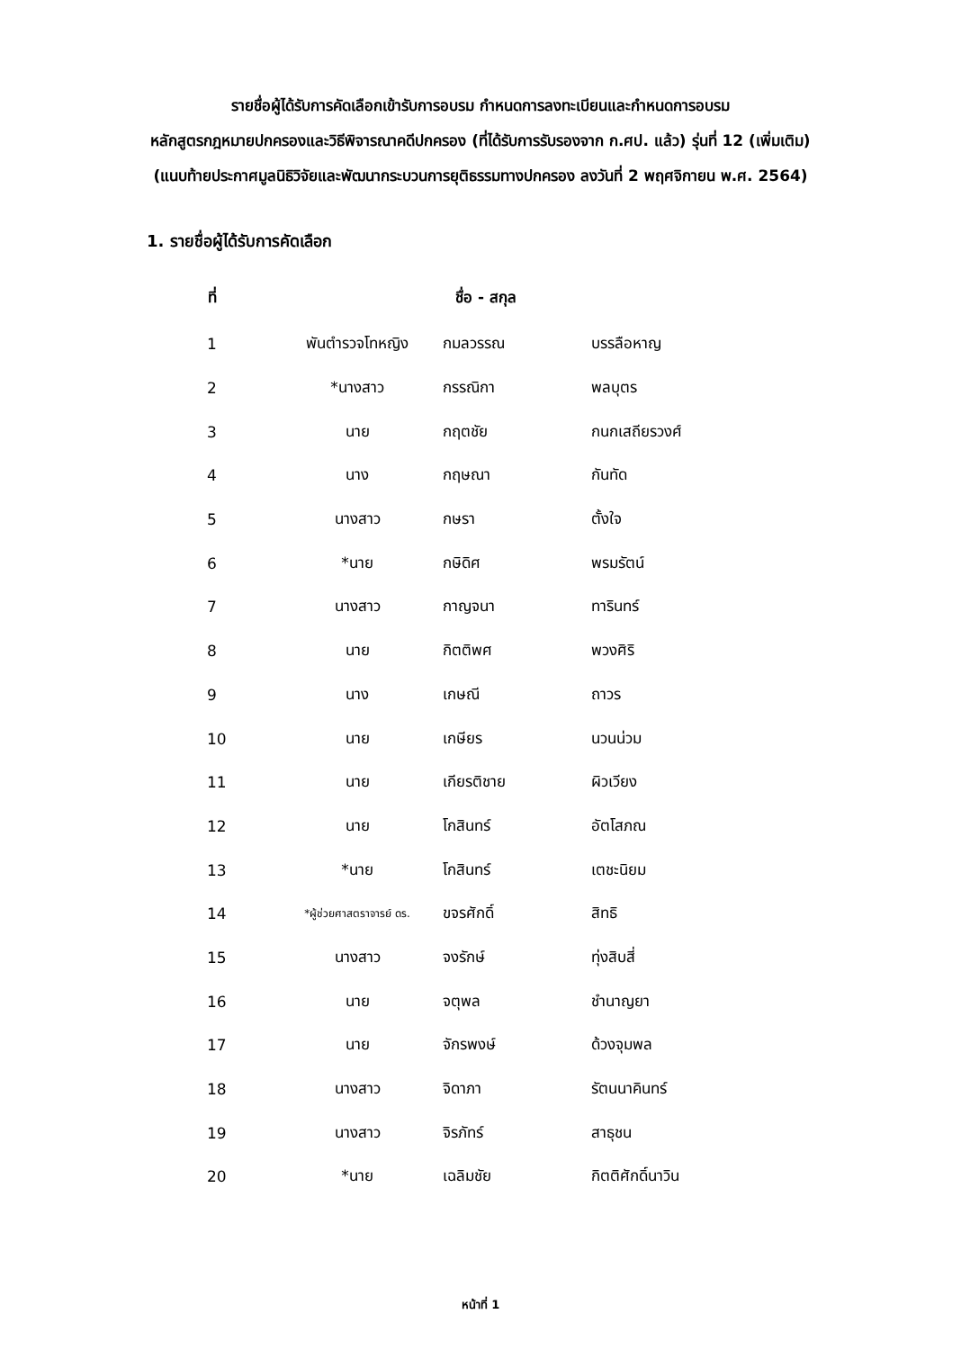รายชื่อผู้ได้รับการคัดเลือกเข้ารับการอบรม กำหนดการลงทะเบียนและกำหนดการอบรม
หลักสูตรกฎหมายปกครองและวิธีพิจารณาคดีปกครอง (ที่ได้รับการรับรองจาก ก.ศป. แล้ว) รุ่นที่ 12 (เพิ่มเติม)
(แนบท้ายประกาศมูลนิธิวิจัยและพัฒนากระบวนการยุติธรรมทางปกครอง ลงวันที่ 2 พฤศจิกายน พ.ศ. 2564)
1. รายชื่อผู้ได้รับการคัดเลือก
| ที่ | ชื่อ - สกุล | | |
| --- | --- | --- | --- |
| 1 | พันตำรวจโทหญิง | กมลวรรณ | บรรลือหาญ |
| 2 | *นางสาว | กรรณิกา | พลบุตร |
| 3 | นาย | กฤตชัย | กนกเสถียรวงศ์ |
| 4 | นาง | กฤษณา | กันทัด |
| 5 | นางสาว | กษรา | ตั้งใจ |
| 6 | *นาย | กษิดิศ | พรมรัตน์ |
| 7 | นางสาว | กาญจนา | ทารินทร์ |
| 8 | นาย | กิตติพศ | พวงศิริ |
| 9 | นาง | เกษณี | ถาวร |
| 10 | นาย | เกษียร | นวนน่วม |
| 11 | นาย | เกียรติชาย | ผิวเวียง |
| 12 | นาย | โกสินทร์ | อัตโสภณ |
| 13 | *นาย | โกสินทร์ | เตชะนิยม |
| 14 | *ผู้ช่วยศาสตราจารย์ ดร. | ขจรศักดิ์ | สิทธิ |
| 15 | นางสาว | จงรักษ์ | ทุ่งสิบสี่ |
| 16 | นาย | จตุพล | ชำนาญยา |
| 17 | นาย | จักรพงษ์ | ด้วงจุมพล |
| 18 | นางสาว | จิดาภา | รัตนนาคินทร์ |
| 19 | นางสาว | จิรภัทร์ | สาธุชน |
| 20 | *นาย | เฉลิมชัย | กิตติศักดิ์นาวิน |
หน้าที่ 1